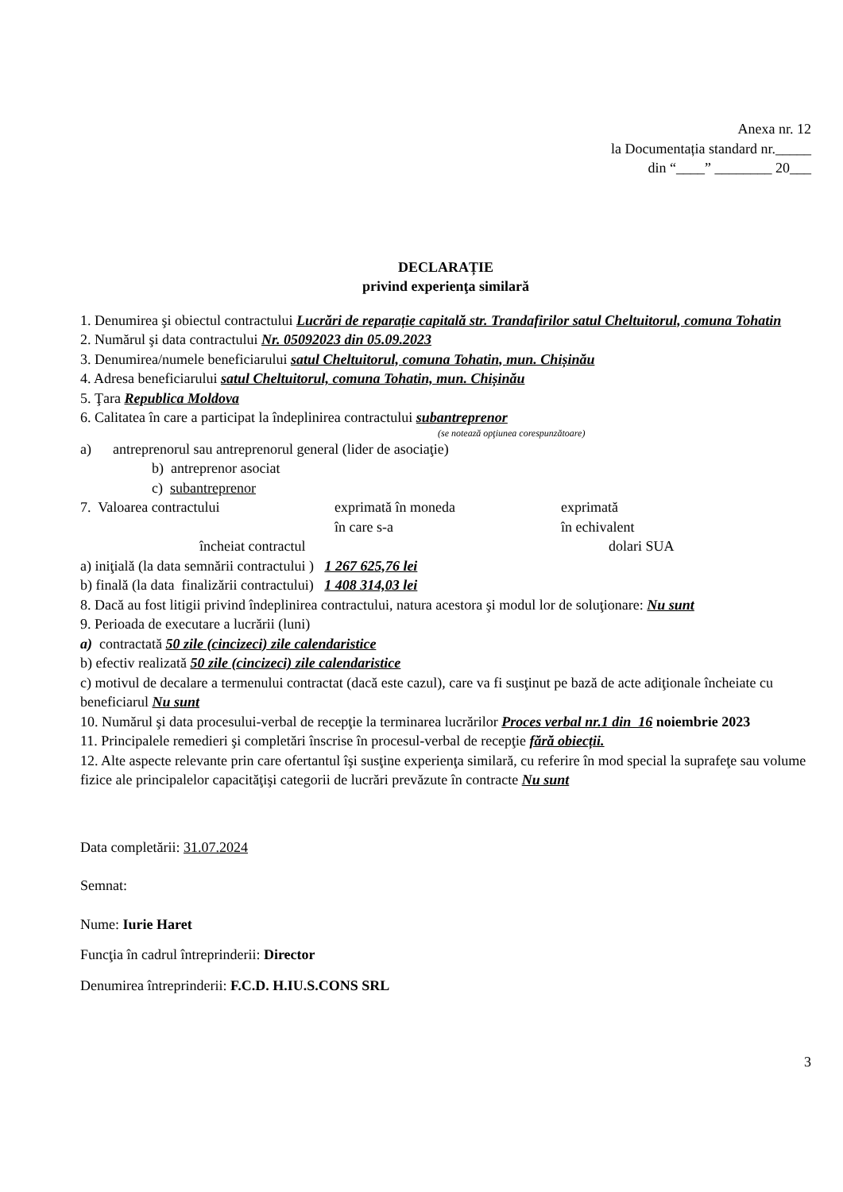Anexa nr. 12
la Documentația standard nr._____
din “____” ________ 20___
DECLARAȚIE
privind experienţa similară
1. Denumirea şi obiectul contractului Lucrări de reparație capitală str. Trandafirilor satul Cheltuitorul, comuna Tohatin
2. Numărul şi data contractului Nr. 05092023 din 05.09.2023
3. Denumirea/numele beneficiarului satul Cheltuitorul, comuna Tohatin, mun. Chișinău
4. Adresa beneficiarului satul Cheltuitorul, comuna Tohatin, mun. Chișinău
5. Ţara Republica Moldova
6. Calitatea în care a participat la îndeplinirea contractului subantreprenor
(se notează opţiunea corespunzătoare)
a) antreprenorul sau antreprenorul general (lider de asociaţie)
b) antreprenor asociat
c) subantreprenor
7. Valoarea contractului exprimată în moneda
în care s-a
exprimată
în echivalent
încheiat contractul dolari SUA
a) iniţială (la data semnării contractului ) 1 267 625,76 lei
b) finală (la data finalizării contractului) 1 408 314,03 lei
8. Dacă au fost litigii privind îndeplinirea contractului, natura acestora şi modul lor de soluţionare: Nu sunt
9. Perioada de executare a lucrării (luni)
a) contractată 50 zile (cincizeci) zile calendaristice
b) efectiv realizată 50 zile (cincizeci) zile calendaristice
c) motivul de decalare a termenului contractat (dacă este cazul), care va fi susţinut pe bază de acte adiţionale încheiate cu beneficiarul Nu sunt
10. Numărul şi data procesului-verbal de recepţie la terminarea lucrărilor Proces verbal nr.1 din 16 noiembrie 2023
11. Principalele remedieri şi completări înscrise în procesul-verbal de recepţie fără obiecții.
12. Alte aspecte relevante prin care ofertantul îşi susţine experienţa similară, cu referire în mod special la suprafeţe sau volume fizice ale principalelor capacităţişi categorii de lucrări prevăzute în contracte Nu sunt
Data completării: 31.07.2024
Semnat:
Nume: Iurie Haret
Funcţia în cadrul întreprinderii: Director
Denumirea întreprinderii: F.C.D. H.IU.S.CONS SRL
3